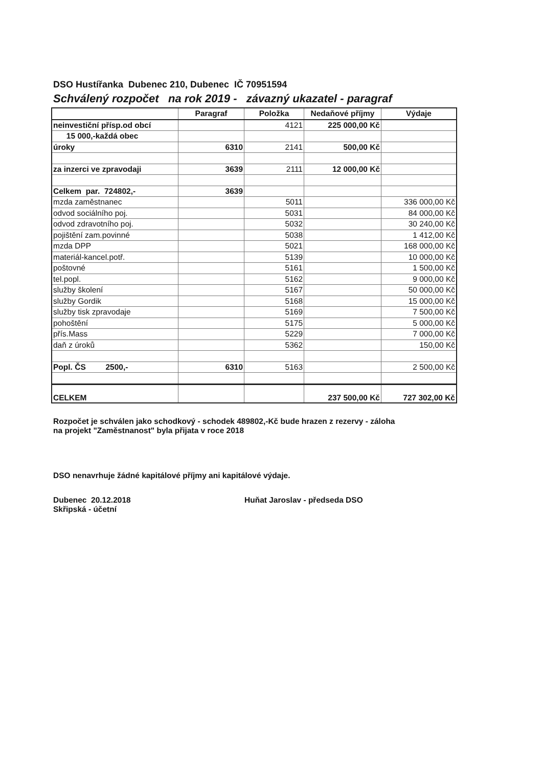DSO Hustířanka Dubenec 210, Dubenec IČ 70951594
Schválený rozpočet na rok 2019 - závazný ukazatel - paragraf
| | Paragraf | Položka | Nedaňové příjmy | Výdaje |
| --- | --- | --- | --- | --- |
| neinvestiční přísp.od obcí | | 4121 | 225 000,00 Kč | |
| 15 000,-každá obec | | | | |
| úroky | 6310 | 2141 | 500,00 Kč | |
| za inzerci ve zpravodaji | 3639 | 2111 | 12 000,00 Kč | |
| Celkem par. 724802,- | 3639 | | | |
| mzda zaměstnanec | | 5011 | | 336 000,00 Kč |
| odvod sociálního poj. | | 5031 | | 84 000,00 Kč |
| odvod zdravotního poj. | | 5032 | | 30 240,00 Kč |
| pojištění zam.povinné | | 5038 | | 1 412,00 Kč |
| mzda DPP | | 5021 | | 168 000,00 Kč |
| materiál-kancel.potř. | | 5139 | | 10 000,00 Kč |
| poštovné | | 5161 | | 1 500,00 Kč |
| tel.popl. | | 5162 | | 9 000,00 Kč |
| služby školení | | 5167 | | 50 000,00 Kč |
| služby Gordik | | 5168 | | 15 000,00 Kč |
| služby tisk zpravodaje | | 5169 | | 7 500,00 Kč |
| pohoštění | | 5175 | | 5 000,00 Kč |
| přís.Mass | | 5229 | | 7 000,00 Kč |
| daň z úroků | | 5362 | | 150,00 Kč |
| Popl. ČS 2500,- | 6310 | 5163 | | 2 500,00 Kč |
| CELKEM | | | 237 500,00 Kč | 727 302,00 Kč |
Rozpočet je schválen jako schodkový - schodek 489802,-Kč bude hrazen z rezervy - záloha
na projekt "Zaměstnanost" byla přijata v roce 2018
DSO nenavrhuje žádné kapitálové příjmy ani kapitálové výdaje.
Dubenec 20.12.2018
Skřipská - účetní
Huňat Jaroslav - předseda DSO